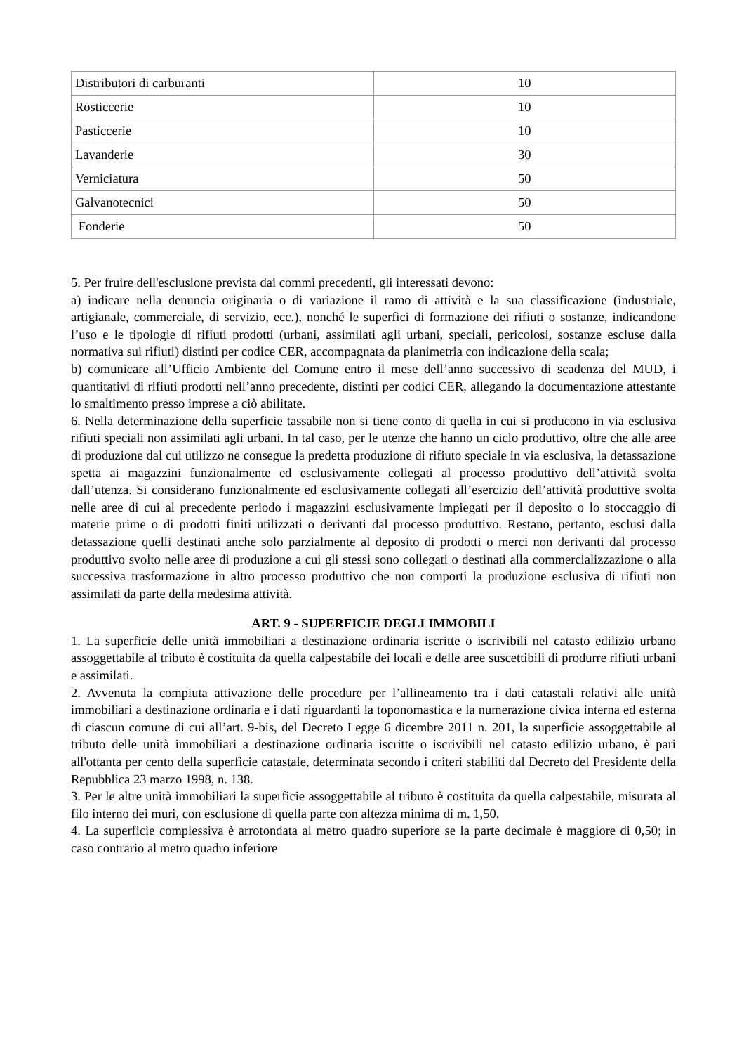| Distributori di carburanti | 10 |
| Rosticcerie | 10 |
| Pasticcerie | 10 |
| Lavanderie | 30 |
| Verniciatura | 50 |
| Galvanotecnici | 50 |
| Fonderie | 50 |
5. Per fruire dell'esclusione prevista dai commi precedenti, gli interessati devono:
a) indicare nella denuncia originaria o di variazione il ramo di attività e la sua classificazione (industriale, artigianale, commerciale, di servizio, ecc.), nonché le superfici di formazione dei rifiuti o sostanze, indicandone l’uso e le tipologie di rifiuti prodotti (urbani, assimilati agli urbani, speciali, pericolosi, sostanze escluse dalla normativa sui rifiuti) distinti per codice CER, accompagnata da planimetria con indicazione della scala;
b) comunicare all’Ufficio Ambiente del Comune entro il mese dell’anno successivo di scadenza del MUD, i quantitativi di rifiuti prodotti nell’anno precedente, distinti per codici CER, allegando la documentazione attestante lo smaltimento presso imprese a ciò abilitate.
6. Nella determinazione della superficie tassabile non si tiene conto di quella in cui si producono in via esclusiva rifiuti speciali non assimilati agli urbani. In tal caso, per le utenze che hanno un ciclo produttivo, oltre che alle aree di produzione dal cui utilizzo ne consegue la predetta produzione di rifiuto speciale in via esclusiva, la detassazione spetta ai magazzini funzionalmente ed esclusivamente collegati al processo produttivo dell’attività svolta dall’utenza. Si considerano funzionalmente ed esclusivamente collegati all’esercizio dell’attività produttive svolta nelle aree di cui al precedente periodo i magazzini esclusivamente impiegati per il deposito o lo stoccaggio di materie prime o di prodotti finiti utilizzati o derivanti dal processo produttivo. Restano, pertanto, esclusi dalla detassazione quelli destinati anche solo parzialmente al deposito di prodotti o merci non derivanti dal processo produttivo svolto nelle aree di produzione a cui gli stessi sono collegati o destinati alla commercializzazione o alla successiva trasformazione in altro processo produttivo che non comporti la produzione esclusiva di rifiuti non assimilati da parte della medesima attività.
ART. 9 - SUPERFICIE DEGLI IMMOBILI
1. La superficie delle unità immobiliari a destinazione ordinaria iscritte o iscrivibili nel catasto edilizio urbano assoggettabile al tributo è costituita da quella calpestabile dei locali e delle aree suscettibili di produrre rifiuti urbani e assimilati.
2. Avvenuta la compiuta attivazione delle procedure per l’allineamento tra i dati catastali relativi alle unità immobiliari a destinazione ordinaria e i dati riguardanti la toponomastica e la numerazione civica interna ed esterna di ciascun comune di cui all’art. 9-bis, del Decreto Legge 6 dicembre 2011 n. 201, la superficie assoggettabile al tributo delle unità immobiliari a destinazione ordinaria iscritte o iscrivibili nel catasto edilizio urbano, è pari all'ottanta per cento della superficie catastale, determinata secondo i criteri stabiliti dal Decreto del Presidente della Repubblica 23 marzo 1998, n. 138.
3. Per le altre unità immobiliari la superficie assoggettabile al tributo è costituita da quella calpestabile, misurata al filo interno dei muri, con esclusione di quella parte con altezza minima di m. 1,50.
4. La superficie complessiva è arrotondata al metro quadro superiore se la parte decimale è maggiore di 0,50; in caso contrario al metro quadro inferiore